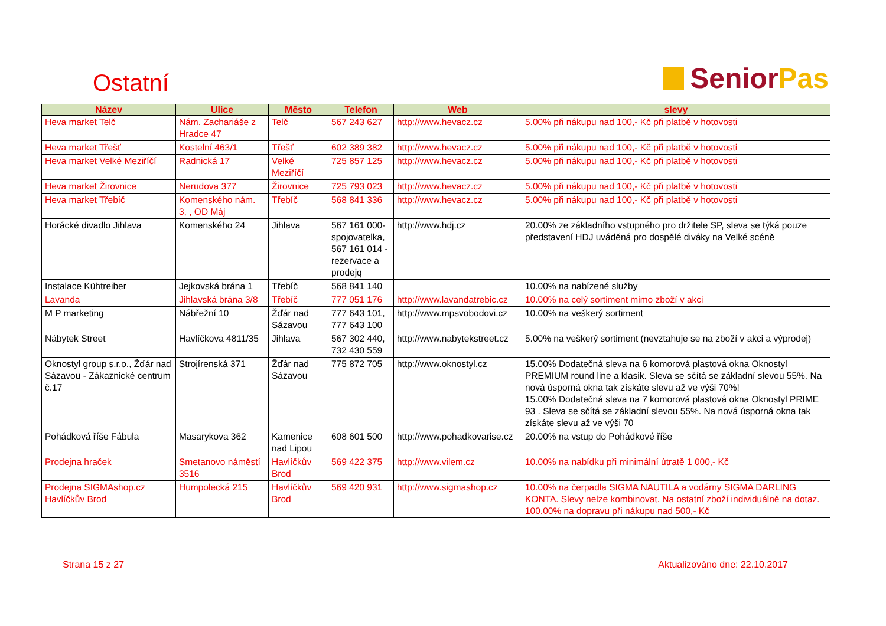Ostatní
Senior Pas
| Název | Ulice | Město | Telefon | Web | slevy |
| --- | --- | --- | --- | --- | --- |
| Heva market Telč | Nám. Zachariáše z Hradce 47 | Telč | 567 243 627 | http://www.hevacz.cz | 5.00% při nákupu nad 100,- Kč při platbě v hotovosti |
| Heva market Třešť | Kostelní 463/1 | Třešť | 602 389 382 | http://www.hevacz.cz | 5.00% při nákupu nad 100,- Kč při platbě v hotovosti |
| Heva market Velké Meziříčí | Radnická 17 | Velké Meziříčí | 725 857 125 | http://www.hevacz.cz | 5.00% při nákupu nad 100,- Kč při platbě v hotovosti |
| Heva market Žirovnice | Nerudova 377 | Žirovnice | 725 793 023 | http://www.hevacz.cz | 5.00% při nákupu nad 100,- Kč při platbě v hotovosti |
| Heva market Třebíč | Komenského nám. 3, , OD Máj | Třebíč | 568 841 336 | http://www.hevacz.cz | 5.00% při nákupu nad 100,- Kč při platbě v hotovosti |
| Horácké divadlo Jihlava | Komenského 24 | Jihlava | 567 161 000-spojovatelka, 567 161 014 - rezervace a prodejq | http://www.hdj.cz | 20.00% ze základního vstupného pro držitele SP, sleva se týká pouze představení HDJ uváděná pro dospělé diváky na Velké scéně |
| Instalace Kühtreiber | Jejkovská brána 1 | Třebíč | 568 841 140 | | 10.00% na nabízené služby |
| Lavanda | Jihlavská brána 3/8 | Třebíč | 777 051 176 | http://www.lavandatrebic.cz | 10.00% na celý sortiment mimo zboží v akci |
| M P marketing | Nábřežní 10 | Žďár nad Sázavou | 777 643 101, 777 643 100 | http://www.mpsvobodovi.cz | 10.00% na veškerý sortiment |
| Nábytek Street | Havlíčkova 4811/35 | Jihlava | 567 302 440, 732 430 559 | http://www.nabytekstreet.cz | 5.00% na veškerý sortiment (nevztahuje se na zboží v akci a výprodej) |
| Oknostyl group s.r.o., Žďár nad Sázavou - Zákaznické centrum č.17 | Strojírenská 371 | Žďár nad Sázavou | 775 872 705 | http://www.oknostyl.cz | 15.00% Dodatečná sleva na 6 komorová plastová okna Oknostyl PREMIUM round line a klasik. Sleva se sčítá se základní slevou 55%. Na nová úsporná okna tak získáte slevu až ve výši 70%! 15.00% Dodatečná sleva na 7 komorová plastová okna Oknostyl PRIME 93 . Sleva se sčítá se základní slevou 55%. Na nová úsporná okna tak získáte slevu až ve výši 70 |
| Pohádková říše Fábula | Masarykova 362 | Kamenice nad Lipou | 608 601 500 | http://www.pohadkovarise.cz | 20.00% na vstup do Pohádkové říše |
| Prodejna hraček | Smetanovo náměstí 3516 | Havlíčkův Brod | 569 422 375 | http://www.vilem.cz | 10.00% na nabídku při minimální útratě 1 000,- Kč |
| Prodejna SIGMAshop.cz Havlíčkův Brod | Humpolecká 215 | Havlíčkův Brod | 569 420 931 | http://www.sigmashop.cz | 10.00% na čerpadla SIGMA NAUTILA a vodárny SIGMA DARLING KONTA. Slevy nelze kombinovat. Na ostatní zboží individuálně na dotaz. 100.00% na dopravu při nákupu nad 500,- Kč |
Strana 15 z 27 Aktualizováno dne: 22.10.2017